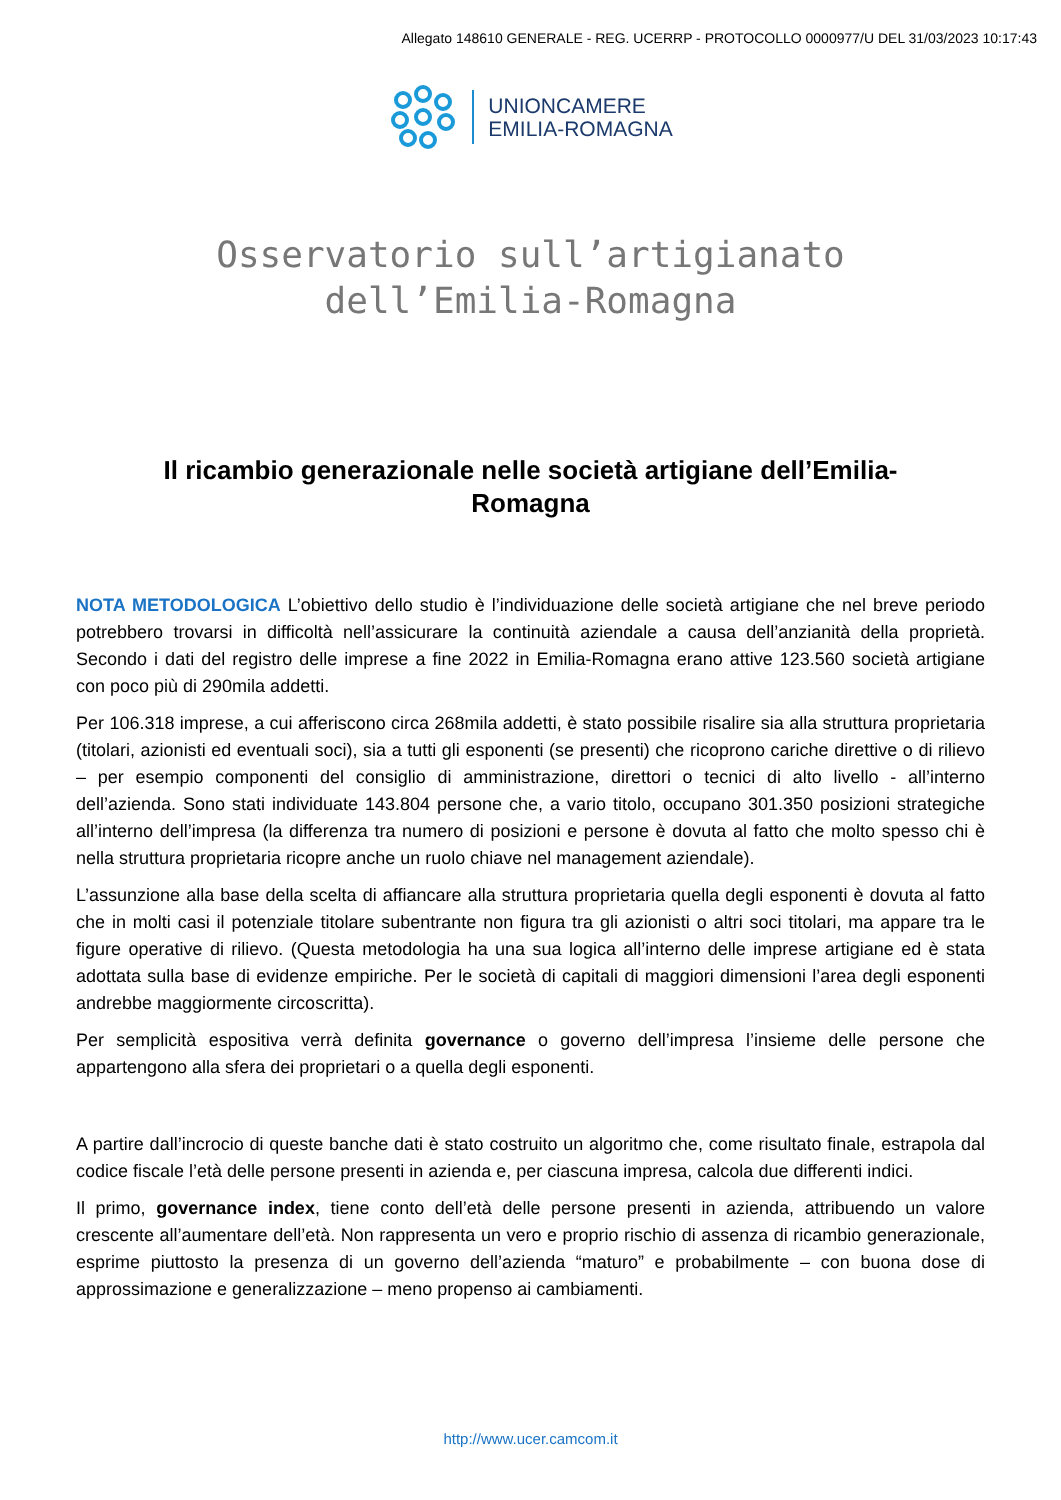Allegato 148610 GENERALE - REG. UCERRP - PROTOCOLLO 0000977/U DEL 31/03/2023 10:17:43
UNIONCAMERE
EMILIA-ROMAGNA
Osservatorio sull’artigianato
dell’Emilia-Romagna
Il ricambio generazionale nelle società artigiane dell’Emilia-Romagna
NOTA METODOLOGICA L’obiettivo dello studio è l’individuazione delle società artigiane che nel breve periodo potrebbero trovarsi in difficoltà nell’assicurare la continuità aziendale a causa dell’anzianità della proprietà. Secondo i dati del registro delle imprese a fine 2022 in Emilia-Romagna erano attive 123.560 società artigiane con poco più di 290mila addetti.
Per 106.318 imprese, a cui afferiscono circa 268mila addetti, è stato possibile risalire sia alla struttura proprietaria (titolari, azionisti ed eventuali soci), sia a tutti gli esponenti (se presenti) che ricoprono cariche direttive o di rilievo – per esempio componenti del consiglio di amministrazione, direttori o tecnici di alto livello - all’interno dell’azienda. Sono stati individuate 143.804 persone che, a vario titolo, occupano 301.350 posizioni strategiche all’interno dell’impresa (la differenza tra numero di posizioni e persone è dovuta al fatto che molto spesso chi è nella struttura proprietaria ricopre anche un ruolo chiave nel management aziendale).
L’assunzione alla base della scelta di affiancare alla struttura proprietaria quella degli esponenti è dovuta al fatto che in molti casi il potenziale titolare subentrante non figura tra gli azionisti o altri soci titolari, ma appare tra le figure operative di rilievo. (Questa metodologia ha una sua logica all’interno delle imprese artigiane ed è stata adottata sulla base di evidenze empiriche. Per le società di capitali di maggiori dimensioni l’area degli esponenti andrebbe maggiormente circoscritta).
Per semplicità espositiva verrà definita governance o governo dell’impresa l’insieme delle persone che appartengono alla sfera dei proprietari o a quella degli esponenti.
A partire dall’incrocio di queste banche dati è stato costruito un algoritmo che, come risultato finale, estrapola dal codice fiscale l’età delle persone presenti in azienda e, per ciascuna impresa, calcola due differenti indici.
Il primo, governance index, tiene conto dell’età delle persone presenti in azienda, attribuendo un valore crescente all’aumentare dell’età. Non rappresenta un vero e proprio rischio di assenza di ricambio generazionale, esprime piuttosto la presenza di un governo dell’azienda “maturo” e probabilmente – con buona dose di approssimazione e generalizzazione – meno propenso ai cambiamenti.
http://www.ucer.camcom.it